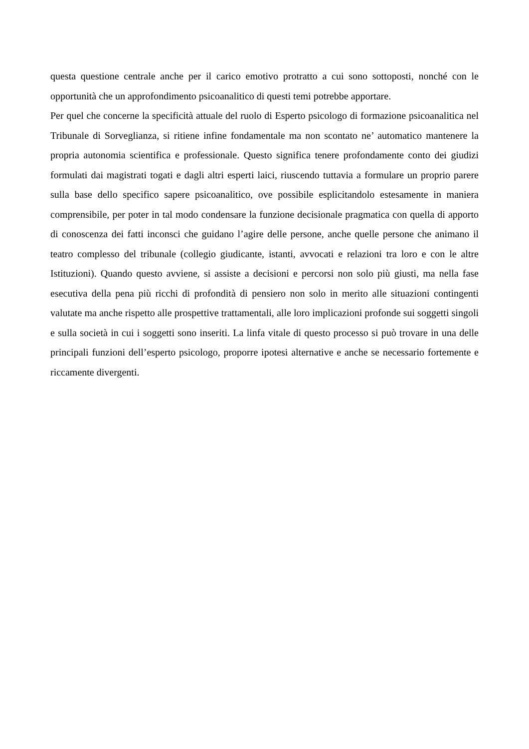questa questione centrale anche per il carico emotivo protratto a cui sono sottoposti, nonché con le opportunità che un approfondimento psicoanalitico di questi temi potrebbe apportare.
Per quel che concerne la specificità attuale del ruolo di Esperto psicologo di formazione psicoanalitica nel Tribunale di Sorveglianza, si ritiene infine fondamentale ma non scontato ne’ automatico mantenere la propria autonomia scientifica e professionale. Questo significa tenere profondamente conto dei giudizi formulati dai magistrati togati e dagli altri esperti laici, riuscendo tuttavia a formulare un proprio parere sulla base dello specifico sapere psicoanalitico, ove possibile esplicitandolo estesamente in maniera comprensibile, per poter in tal modo condensare la funzione decisionale pragmatica con quella di apporto di conoscenza dei fatti inconsci che guidano l’agire delle persone, anche quelle persone che animano il teatro complesso del tribunale (collegio giudicante, istanti, avvocati e relazioni tra loro e con le altre Istituzioni). Quando questo avviene, si assiste a decisioni e percorsi non solo più giusti, ma nella fase esecutiva della pena più ricchi di profondità di pensiero non solo in merito alle situazioni contingenti valutate ma anche rispetto alle prospettive trattamentali, alle loro implicazioni profonde sui soggetti singoli e sulla società in cui i soggetti sono inseriti. La linfa vitale di questo processo si può trovare in una delle principali funzioni dell’esperto psicologo, proporre ipotesi alternative e anche se necessario fortemente e riccamente divergenti.